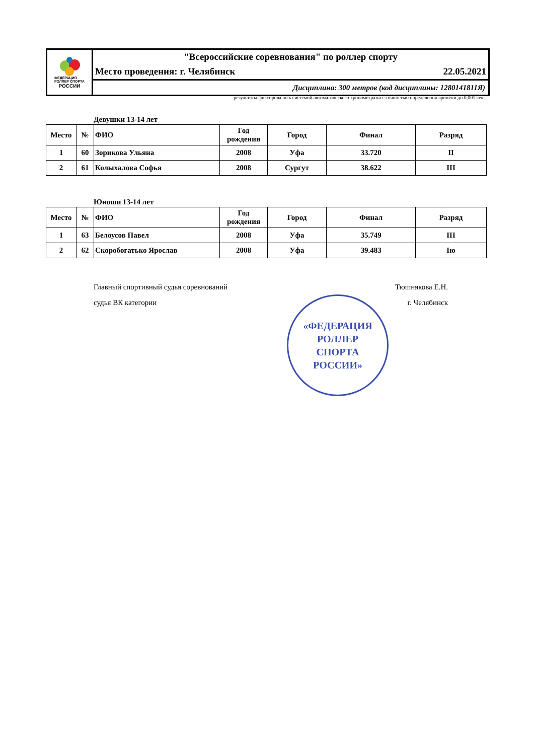ФЕДЕРАЦИЯ
РОЛЛЕР СПОРТА
РОССИИ
"Всероссийские соревнования" по роллер спорту
Место проведения: г. Челябинск 22.05.2021
Дисциплина: 300 метров (код дисциплины: 1280141811Я)
результаты фиксировались системой автоматического хронометража с точностью определения времени до 0,001 сек.
Девушки 13-14 лет
| Место | № | ФИО | Год рождения | Город | Финал | Разряд |
| --- | --- | --- | --- | --- | --- | --- |
| 1 | 60 | Зорикова Ульяна | 2008 | Уфа | 33.720 | II |
| 2 | 61 | Колыхалова Софья | 2008 | Сургут | 38.622 | III |
Юноши 13-14 лет
| Место | № | ФИО | Год рождения | Город | Финал | Разряд |
| --- | --- | --- | --- | --- | --- | --- |
| 1 | 63 | Белоусов Павел | 2008 | Уфа | 35.749 | III |
| 2 | 62 | Скоробогатько Ярослав | 2008 | Уфа | 39.483 | Iю |
Главный спортивный судья соревнований Тюшнякова Е.Н.
судья ВК категории г. Челябинск
«ФЕДЕРАЦИЯ
РОЛЛЕР
СПОРТА
РОССИИ»